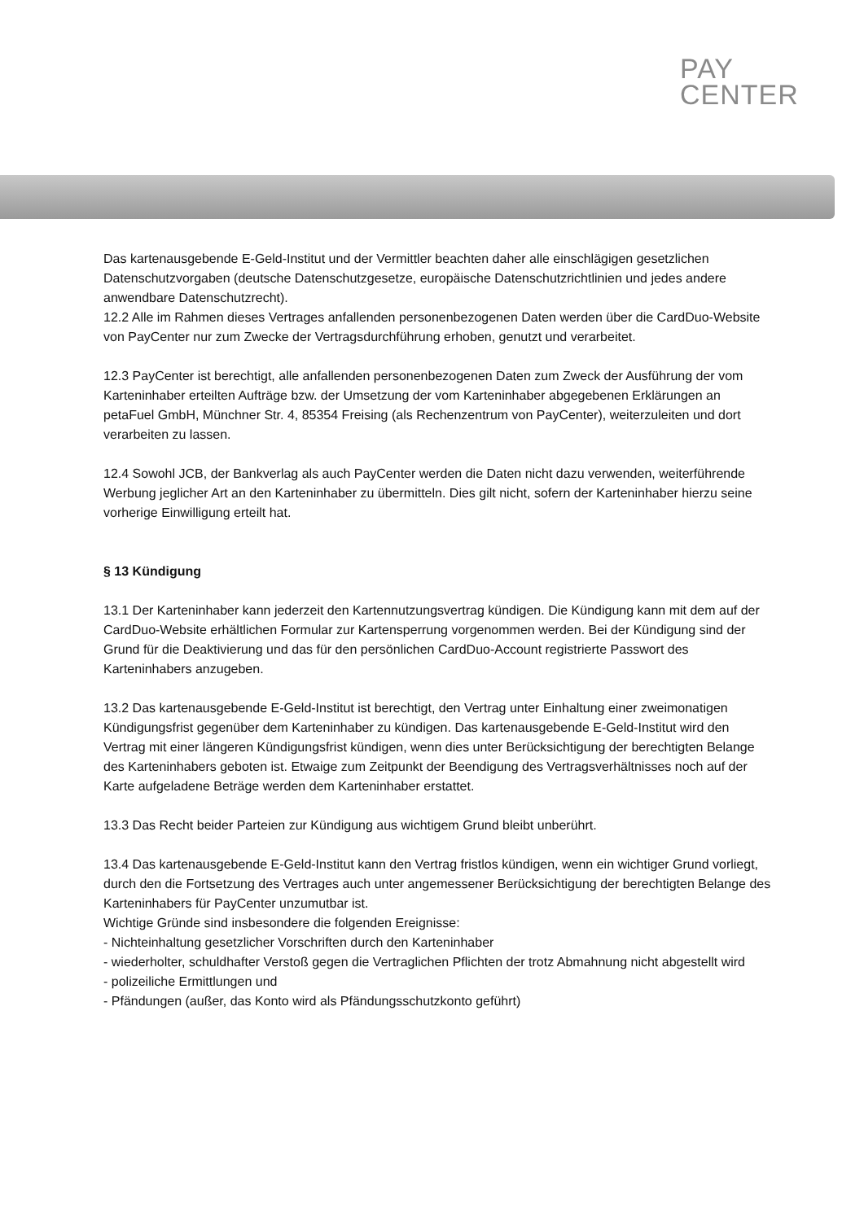PAY
CENTER
Das kartenausgebende E-Geld-Institut und der Vermittler beachten daher alle einschlägigen gesetzlichen Datenschutzvorgaben (deutsche Datenschutzgesetze, europäische Datenschutzrichtlinien und jedes andere anwendbare Datenschutzrecht).
12.2 Alle im Rahmen dieses Vertrages anfallenden personenbezogenen Daten werden über die CardDuo-Website von PayCenter nur zum Zwecke der Vertragsdurchführung erhoben, genutzt und verarbeitet.
12.3 PayCenter ist berechtigt, alle anfallenden personenbezogenen Daten zum Zweck der Ausführung der vom Karteninhaber erteilten Aufträge bzw. der Umsetzung der vom Karteninhaber abgegebenen Erklärungen an petaFuel GmbH, Münchner Str. 4, 85354 Freising (als Rechenzentrum von PayCenter), weiterzuleiten und dort verarbeiten zu lassen.
12.4 Sowohl JCB, der Bankverlag als auch PayCenter werden die Daten nicht dazu verwenden, weiterführende Werbung jeglicher Art an den Karteninhaber zu übermitteln. Dies gilt nicht, sofern der Karteninhaber hierzu seine vorherige Einwilligung erteilt hat.
§ 13 Kündigung
13.1 Der Karteninhaber kann jederzeit den Kartennutzungsvertrag kündigen. Die Kündigung kann mit dem auf der CardDuo-Website erhältlichen Formular zur Kartensperrung vorgenommen werden. Bei der Kündigung sind der Grund für die Deaktivierung und das für den persönlichen CardDuo-Account registrierte Passwort des Karteninhabers anzugeben.
13.2 Das kartenausgebende E-Geld-Institut ist berechtigt, den Vertrag unter Einhaltung einer zweimonatigen Kündigungsfrist gegenüber dem Karteninhaber zu kündigen. Das kartenausgebende E-Geld-Institut wird den Vertrag mit einer längeren Kündigungsfrist kündigen, wenn dies unter Berücksichtigung der berechtigten Belange des Karteninhabers geboten ist. Etwaige zum Zeitpunkt der Beendigung des Vertragsverhältnisses noch auf der Karte aufgeladene Beträge werden dem Karteninhaber erstattet.
13.3 Das Recht beider Parteien zur Kündigung aus wichtigem Grund bleibt unberührt.
13.4 Das kartenausgebende E-Geld-Institut kann den Vertrag fristlos kündigen, wenn ein wichtiger Grund vorliegt, durch den die Fortsetzung des Vertrages auch unter angemessener Berücksichtigung der berechtigten Belange des Karteninhabers für PayCenter unzumutbar ist.
Wichtige Gründe sind insbesondere die folgenden Ereignisse:
- Nichteinhaltung gesetzlicher Vorschriften durch den Karteninhaber
- wiederholter, schuldhafter Verstoß gegen die Vertraglichen Pflichten der trotz Abmahnung nicht abgestellt wird
- polizeiliche Ermittlungen und
- Pfändungen (außer, das Konto wird als Pfändungsschutzkonto geführt)